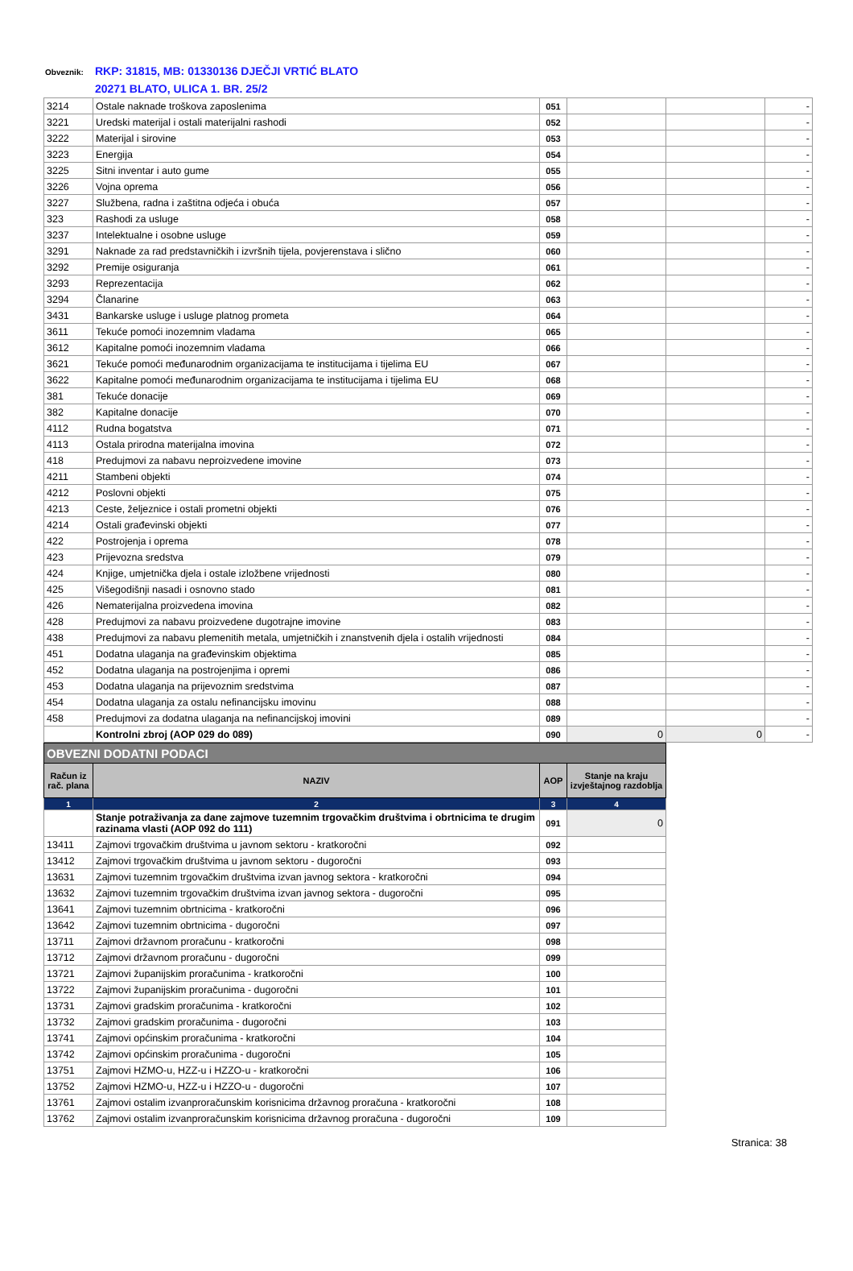Obveznik: RKP: 31815, MB: 01330136 DJEČJI VRTIĆ BLATO
20271 BLATO, ULICA 1. BR. 25/2
| 3214 | Ostale naknade troškova zaposlenima | 051 | | | - |
| 3221 | Uredski materijal i ostali materijalni rashodi | 052 | | | - |
| 3222 | Materijal i sirovine | 053 | | | - |
| 3223 | Energija | 054 | | | - |
| 3225 | Sitni inventar i auto gume | 055 | | | - |
| 3226 | Vojna oprema | 056 | | | - |
| 3227 | Službena, radna i zaštitna odjeća i obuća | 057 | | | - |
| 323 | Rashodi za usluge | 058 | | | - |
| 3237 | Intelektualne i osobne usluge | 059 | | | - |
| 3291 | Naknade za rad predstavničkih i izvršnih tijela, povjerenstava i slično | 060 | | | - |
| 3292 | Premije osiguranja | 061 | | | - |
| 3293 | Reprezentacija | 062 | | | - |
| 3294 | Članarine | 063 | | | - |
| 3431 | Bankarske usluge i usluge platnog prometa | 064 | | | - |
| 3611 | Tekuće pomoći inozemnim vladama | 065 | | | - |
| 3612 | Kapitalne pomoći inozemnim vladama | 066 | | | - |
| 3621 | Tekuće pomoći međunarodnim organizacijama te institucijama i tijelima EU | 067 | | | - |
| 3622 | Kapitalne pomoći međunarodnim organizacijama te institucijama i tijelima EU | 068 | | | - |
| 381 | Tekuće donacije | 069 | | | - |
| 382 | Kapitalne donacije | 070 | | | - |
| 4112 | Rudna bogatstva | 071 | | | - |
| 4113 | Ostala prirodna materijalna imovina | 072 | | | - |
| 418 | Predujmovi za nabavu neproizvedene imovine | 073 | | | - |
| 4211 | Stambeni objekti | 074 | | | - |
| 4212 | Poslovni objekti | 075 | | | - |
| 4213 | Ceste, željeznice i ostali prometni objekti | 076 | | | - |
| 4214 | Ostali građevinski objekti | 077 | | | - |
| 422 | Postrojenja i oprema | 078 | | | - |
| 423 | Prijevozna sredstva | 079 | | | - |
| 424 | Knjige, umjetnička djela i ostale izložbene vrijednosti | 080 | | | - |
| 425 | Višegodišnji nasadi i osnovno stado | 081 | | | - |
| 426 | Nematerijalna proizvedena imovina | 082 | | | - |
| 428 | Predujmovi za nabavu proizvedene dugotrajne imovine | 083 | | | - |
| 438 | Predujmovi za nabavu plemenitih metala, umjetničkih i znanstvenih djela i ostalih vrijednosti | 084 | | | - |
| 451 | Dodatna ulaganja na građevinskim objektima | 085 | | | - |
| 452 | Dodatna ulaganja na postrojenjima i opremi | 086 | | | - |
| 453 | Dodatna ulaganja na prijevoznim sredstvima | 087 | | | - |
| 454 | Dodatna ulaganja za ostalu nefinancijsku imovinu | 088 | | | - |
| 458 | Predujmovi za dodatna ulaganja na nefinancijskoj imovini | 089 | | | - |
| | Kontrolni zbroj (AOP 029 do 089) | 090 | 0 | 0 | - |
| OBVEZNI DODATNI PODACI | | | |
| Račun iz rač. plana | NAZIV | AOP | Stanje na kraju izvještajnog razdoblja |
| 1 | 2 | 3 | 4 |
| | Stanje potraživanja za dane zajmove tuzemnim trgovačkim društvima i obrtnicima te drugim razinama vlasti (AOP 092 do 111) | 091 | 0 |
| 13411 | Zajmovi trgovačkim društvima u javnom sektoru - kratkoročni | 092 | |
| 13412 | Zajmovi trgovačkim društvima u javnom sektoru - dugoročni | 093 | |
| 13631 | Zajmovi tuzemnim trgovačkim društvima izvan javnog sektora - kratkoročni | 094 | |
| 13632 | Zajmovi tuzemnim trgovačkim društvima izvan javnog sektora - dugoročni | 095 | |
| 13641 | Zajmovi tuzemnim obrtnicima - kratkoročni | 096 | |
| 13642 | Zajmovi tuzemnim obrtnicima - dugoročni | 097 | |
| 13711 | Zajmovi državnom proračunu - kratkoročni | 098 | |
| 13712 | Zajmovi državnom proračunu - dugoročni | 099 | |
| 13721 | Zajmovi županijskim proračunima - kratkoročni | 100 | |
| 13722 | Zajmovi županijskim proračunima - dugoročni | 101 | |
| 13731 | Zajmovi gradskim proračunima - kratkoročni | 102 | |
| 13732 | Zajmovi gradskim proračunima - dugoročni | 103 | |
| 13741 | Zajmovi općinskim proračunima - kratkoročni | 104 | |
| 13742 | Zajmovi općinskim proračunima - dugoročni | 105 | |
| 13751 | Zajmovi HZMO-u, HZZ-u i HZZO-u - kratkoročni | 106 | |
| 13752 | Zajmovi HZMO-u, HZZ-u i HZZO-u - dugoročni | 107 | |
| 13761 | Zajmovi ostalim izvanproračunskim korisnicima državnog proračuna - kratkoročni | 108 | |
| 13762 | Zajmovi ostalim izvanproračunskim korisnicima državnog proračuna - dugoročni | 109 | |
Stranica: 38